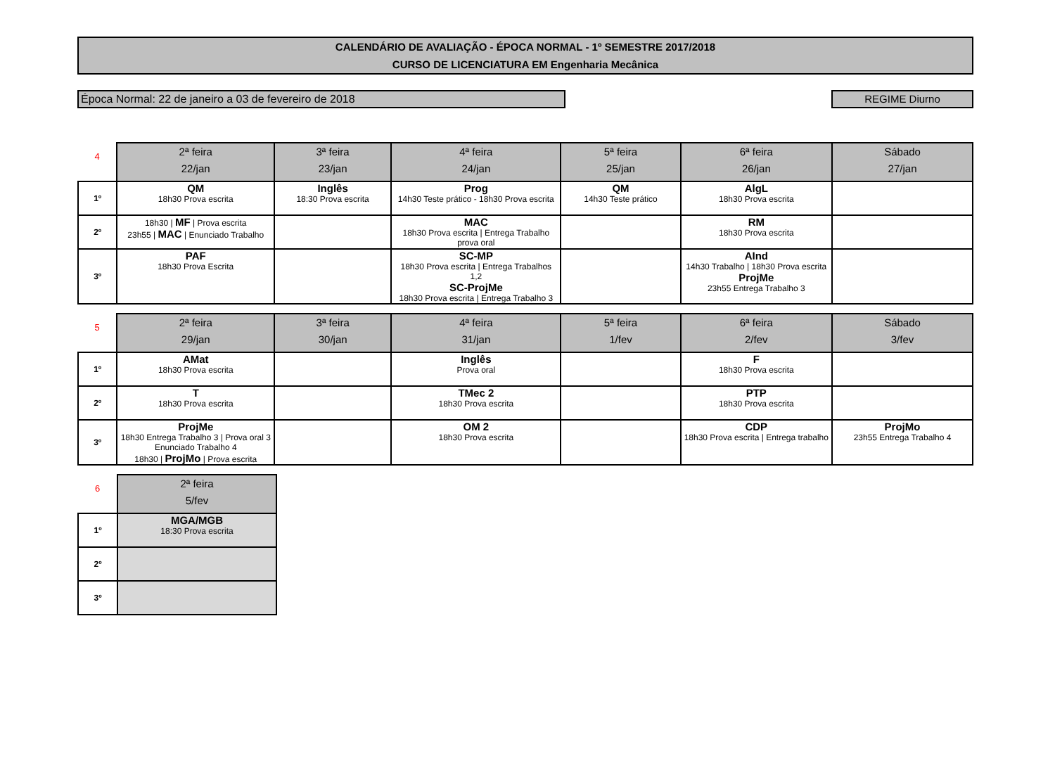CALENDÁRIO DE AVALIAÇÃO - ÉPOCA NORMAL - 1º SEMESTRE 2017/2018
CURSO DE LICENCIATURA EM Engenharia Mecânica
Época Normal: 22 de janeiro a 03 de fevereiro de 2018 REGIME Diurno
| 4 | 2ª feira 22/jan | 3ª feira 23/jan | 4ª feira 24/jan | 5ª feira 25/jan | 6ª feira 26/jan | Sábado 27/jan |
| --- | --- | --- | --- | --- | --- | --- |
| 1º | QM 18h30 Prova escrita | Inglês 18:30 Prova escrita | Prog 14h30 Teste prático - 18h30 Prova escrita | QM 14h30 Teste prático | AlgL 18h30 Prova escrita | |
| 2º | 18h30 / MF / Prova escrita 23h55 / MAC / Enunciado Trabalho | | MAC 18h30 Prova escrita / Entrega Trabalho prova oral | | RM 18h30 Prova escrita | |
| 3º | PAF 18h30 Prova Escrita | | SC-MP 18h30 Prova escrita / Entrega Trabalhos 1,2 SC-ProjMe 18h30 Prova escrita / Entrega Trabalho 3 | | AInd 14h30 Trabalho / 18h30 Prova escrita ProjMe 23h55 Entrega Trabalho 3 | |
| 5 | 2ª feira 29/jan | 3ª feira 30/jan | 4ª feira 31/jan | 5ª feira 1/fev | 6ª feira 2/fev | Sábado 3/fev |
| --- | --- | --- | --- | --- | --- | --- |
| 1º | AMat 18h30 Prova escrita | | Inglês Prova oral | | F 18h30 Prova escrita | |
| 2º | T 18h30 Prova escrita | | TMec 2 18h30 Prova escrita | | PTP 18h30 Prova escrita | |
| 3º | ProjMe 18h30 Entrega Trabalho 3 / Prova oral 3 Enunciado Trabalho 4 18h30 / ProjMo / Prova escrita | | OM 2 18h30 Prova escrita | | CDP 18h30 Prova escrita / Entrega trabalho | ProjMo 23h55 Entrega Trabalho 4 |
| 6 | 2ª feira 5/fev |
| --- | --- |
| 1º | MGA/MGB 18:30 Prova escrita |
| 2º | |
| 3º | |